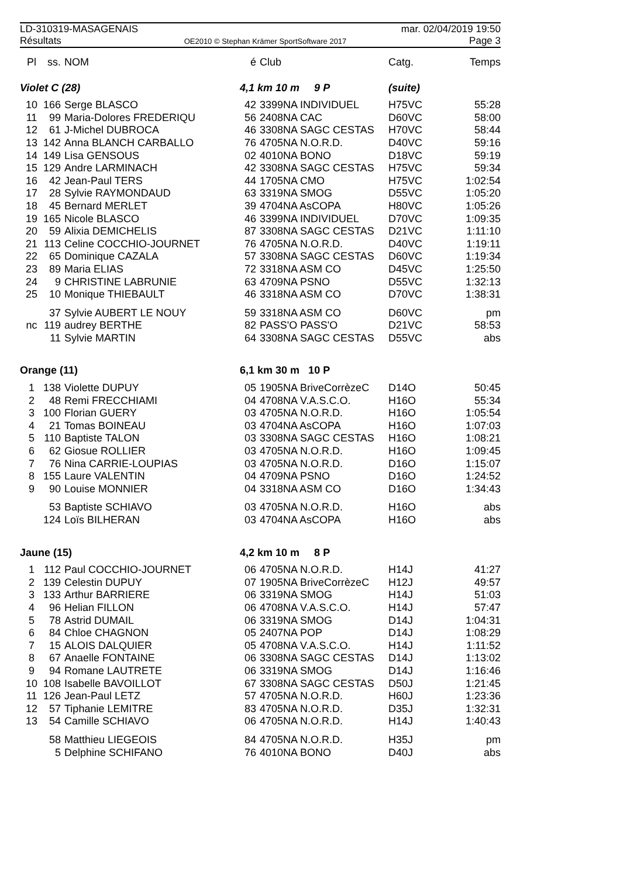LD-310319-MASAGENAIS mar. 02/04/2019 19:50
Résultats OE2010 © Stephan Krämer SportSoftware 2017 Page 3
| Pl | ss. | NOM | é | Club | Catg. | Temps |
| --- | --- | --- | --- | --- | --- | --- |
| Violet C (28) | | | 4,1 km 10 m 9 P | | (suite) | |
| 10 | 166 | Serge BLASCO | 42 | 3399NA INDIVIDUEL | H75VC | 55:28 |
| 11 | 99 | Maria-Dolores FREDERIQU | 56 | 2408NA CAC | D60VC | 58:00 |
| 12 | 61 | J-Michel DUBROCA | 46 | 3308NA SAGC CESTAS | H70VC | 58:44 |
| 13 | 142 | Anna BLANCH CARBALLO | 76 | 4705NA N.O.R.D. | D40VC | 59:16 |
| 14 | 149 | Lisa GENSOUS | 02 | 4010NA BONO | D18VC | 59:19 |
| 15 | 129 | Andre LARMINACH | 42 | 3308NA SAGC CESTAS | H75VC | 59:34 |
| 16 | 42 | Jean-Paul TERS | 44 | 1705NA CMO | H75VC | 1:02:54 |
| 17 | 28 | Sylvie RAYMONDAUD | 63 | 3319NA SMOG | D55VC | 1:05:20 |
| 18 | 45 | Bernard MERLET | 39 | 4704NA AsCOPA | H80VC | 1:05:26 |
| 19 | 165 | Nicole BLASCO | 46 | 3399NA INDIVIDUEL | D70VC | 1:09:35 |
| 20 | 59 | Alixia DEMICHELIS | 87 | 3308NA SAGC CESTAS | D21VC | 1:11:10 |
| 21 | 113 | Celine COCCHIO-JOURNET | 76 | 4705NA N.O.R.D. | D40VC | 1:19:11 |
| 22 | 65 | Dominique CAZALA | 57 | 3308NA SAGC CESTAS | D60VC | 1:19:34 |
| 23 | 89 | Maria ELIAS | 72 | 3318NA ASM CO | D45VC | 1:25:50 |
| 24 | 9 | CHRISTINE LABRUNIE | 63 | 4709NA PSNO | D55VC | 1:32:13 |
| 25 | 10 | Monique THIEBAULT | 46 | 3318NA ASM CO | D70VC | 1:38:31 |
| | 37 | Sylvie AUBERT LE NOUY | 59 | 3318NA ASM CO | D60VC | pm |
| nc | 119 | audrey BERTHE | 82 | PASS'O PASS'O | D21VC | 58:53 |
| | 11 | Sylvie MARTIN | 64 | 3308NA SAGC CESTAS | D55VC | abs |
| Orange (11) | | | 6,1 km 30 m 10 P | | | |
| 1 | 138 | Violette DUPUY | 05 | 1905NA BriveCorrèzeC | D14O | 50:45 |
| 2 | 48 | Remi FRECCHIAMI | 04 | 4708NA V.A.S.C.O. | H16O | 55:34 |
| 3 | 100 | Florian GUERY | 03 | 4705NA N.O.R.D. | H16O | 1:05:54 |
| 4 | 21 | Tomas BOINEAU | 03 | 4704NA AsCOPA | H16O | 1:07:03 |
| 5 | 110 | Baptiste TALON | 03 | 3308NA SAGC CESTAS | H16O | 1:08:21 |
| 6 | 62 | Giosue ROLLIER | 03 | 4705NA N.O.R.D. | H16O | 1:09:45 |
| 7 | 76 | Nina CARRIE-LOUPIAS | 03 | 4705NA N.O.R.D. | D16O | 1:15:07 |
| 8 | 155 | Laure VALENTIN | 04 | 4709NA PSNO | D16O | 1:24:52 |
| 9 | 90 | Louise MONNIER | 04 | 3318NA ASM CO | D16O | 1:34:43 |
| | 53 | Baptiste SCHIAVO | 03 | 4705NA N.O.R.D. | H16O | abs |
| | 124 | Loïs BILHERAN | 03 | 4704NA AsCOPA | H16O | abs |
| Jaune (15) | | | 4,2 km 10 m 8 P | | | |
| 1 | 112 | Paul COCCHIO-JOURNET | 06 | 4705NA N.O.R.D. | H14J | 41:27 |
| 2 | 139 | Celestin DUPUY | 07 | 1905NA BriveCorrèzeC | H12J | 49:57 |
| 3 | 133 | Arthur BARRIERE | 06 | 3319NA SMOG | H14J | 51:03 |
| 4 | 96 | Helian FILLON | 06 | 4708NA V.A.S.C.O. | H14J | 57:47 |
| 5 | 78 | Astrid DUMAIL | 06 | 3319NA SMOG | D14J | 1:04:31 |
| 6 | 84 | Chloe CHAGNON | 05 | 2407NA POP | D14J | 1:08:29 |
| 7 | 15 | ALOIS DALQUIER | 05 | 4708NA V.A.S.C.O. | H14J | 1:11:52 |
| 8 | 67 | Anaelle FONTAINE | 06 | 3308NA SAGC CESTAS | D14J | 1:13:02 |
| 9 | 94 | Romane LAUTRETE | 06 | 3319NA SMOG | D14J | 1:16:46 |
| 10 | 108 | Isabelle BAVOILLOT | 67 | 3308NA SAGC CESTAS | D50J | 1:21:45 |
| 11 | 126 | Jean-Paul LETZ | 57 | 4705NA N.O.R.D. | H60J | 1:23:36 |
| 12 | 57 | Tiphanie LEMITRE | 83 | 4705NA N.O.R.D. | D35J | 1:32:31 |
| 13 | 54 | Camille SCHIAVO | 06 | 4705NA N.O.R.D. | H14J | 1:40:43 |
| | 58 | Matthieu LIEGEOIS | 84 | 4705NA N.O.R.D. | H35J | pm |
| | 5 | Delphine SCHIFANO | 76 | 4010NA BONO | D40J | abs |